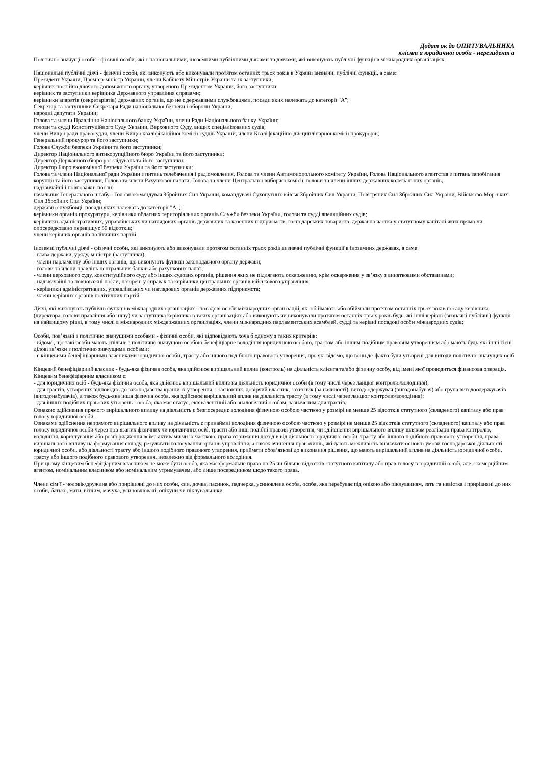Додат ок до ОПИТУВАЛЬНИКА
клієнт а юридичної особи - нерезидент а
Політично значущі особи - фізичні особи, які є національними, іноземними публічними діячами та діячами, які виконують публічні функції в міжнародних організаціях.
Національні публічні діячі - фізичні особи, які виконують або виконували протягом останніх трьох років в Україні визначні публічні функції, а саме:
Президент України, Прем’єр-міністр України, члени Кабінету Міністрів України та їх заступники;
керівник постійно діючого допоміжного органу, утвореного Президентом України, його заступники;
керівник та заступники керівника Державного управління справами;
керівники апаратів (секретаріатів) державних органів, що не є державними службовцями, посади яких належать до категорії "А";
Секретар та заступники Секретаря Ради національної безпеки і оборони України;
народні депутати України;
Голова та члени Правління Національного банку України, члени Ради Національного банку України;
голови та судді Конституційного Суду України, Верховного Суду, вищих спеціалізованих судів;
члени Вищої ради правосуддя, члени Вищої кваліфікаційної комісії суддів України, члени Кваліфікаційно-дисциплінарної комісії прокурорів;
Генеральний прокурор та його заступники;
Голова Служби безпеки України та його заступники;
Директор Національного антикорупційного бюро України та його заступники;
Директор Державного бюро розслідувань та його заступники;
Директор Бюро економічної безпеки України та його заступники;
Голова та члени Національної ради України з питань телебачення і радіомовлення, Голова та члени Антимонопольного комітету України, Голова Національного агентства з питань запобігання корупції та його заступники, Голова та члени Рахункової палати, Голова та члени Центральної виборчої комісії, голови та члени інших державних колегіальних органів;
надзвичайні і повноважні посли;
начальник Генерального штабу - Головнокомандувач Збройних Сил України, командувачі Сухопутних військ Збройних Сил України, Повітряних Сил Збройних Сил України, Військово-Морських Сил Збройних Сил України;
державні службовці, посади яких належать до категорії "А";
керівники органів прокуратури, керівники обласних територіальних органів Служби безпеки України, голови та судді апеляційних судів;
керівники адміністративних, управлінських чи наглядових органів державних та казенних підприємств, господарських товариств, державна частка у статутному капіталі яких прямо чи опосередковано перевищує 50 відсотків;
члени керівних органів політичних партій;
Іноземні публічні діячі - фізичні особи, які виконують або виконували протягом останніх трьох років визначні публічні функції в іноземних державах, а саме:
- глава держави, уряду, міністри (заступники);
- члени парламенту або інших органів, що виконують функції законодавчого органу держави;
- голови та члени правлінь центральних банків або рахункових палат;
- члени верховного суду, конституційного суду або інших судових органів, рішення яких не підлягають оскарженню, крім оскарження у зв’язку з винятковими обставинами;
- надзвичайні та повноважні посли, повірені у справах та керівники центральних органів військового управління;
- керівники адміністративних, управлінських чи наглядових органів державних підприємств;
- члени керівних органів політичних партій
Діячі, які виконують публічні функції в міжнародних організаціях - посадові особи міжнародних організацій, які обіймають або обіймали протягом останніх трьох років посаду керівника (директора, голови правління або іншу) чи заступника керівника в таких організаціях або виконують чи виконували протягом останніх трьох років будь-які інші керівні (визначні публічні) функції на найвищому рівні, в тому числі в міжнародних міждержавних організаціях, члени міжнародних парламентських асамблей, судді та керівні посадові особи міжнародних судів;
Особи, пов’язані з політично значущими особами - фізичні особи, які відповідають хоча б одному з таких критеріїв:
- відомо, що такі особи мають спільне з політично значущою особою бенефіціарне володіння юридичною особою, трастом або іншим подібним правовим утворенням або мають будь-які інші тісні ділові зв’язки з політично значущими особами;
- є кінцевими бенефіціарними власниками юридичної особи, трасту або іншого подібного правового утворення, про які відомо, що вони де-факто були утворені для вигоди політично значущих осіб
Кінцевий бенефіціарний власник - будь-яка фізична особа, яка здійснює вирішальний вплив (контроль) на діяльність клієнта та/або фізичну особу, від імені якої проводиться фінансова операція.
Кінцевим бенефіціарним власником є:
- для юридичних осіб - будь-яка фізична особа, яка здійснює вирішальний вплив на діяльність юридичної особи (в тому числі через ланцюг контролю/володіння);
- для трастів, утворених відповідно до законодавства країни їх утворення, - засновник, довірчий власник, захисник (за наявності), вигодоодержувач (вигодонабувач) або група вигодоодержувачів (вигодонабувачів), а також будь-яка інша фізична особа, яка здійснює вирішальний вплив на діяльність трасту (в тому числі через ланцюг контролю/володіння);
- для інших подібних правових утворень - особа, яка має статус, еквівалентний або аналогічний особам, зазначеним для трастів.
Ознакою здійснення прямого вирішального впливу на діяльність є безпосереднє володіння фізичною особою часткою у розмірі не менше 25 відсотків статутного (складеного) капіталу або прав голосу юридичної особи.
Ознаками здійснення непрямого вирішального впливу на діяльність є принаймні володіння фізичною особою часткою у розмірі не менше 25 відсотків статутного (складеного) капіталу або прав голосу юридичної особи через пов’язаних фізичних чи юридичних осіб, трасти або інші подібні правові утворення, чи здійснення вирішального впливу шляхом реалізації права контролю, володіння, користування або розпорядження всіма активами чи їх часткою, права отримання доходів від діяльності юридичної особи, трасту або іншого подібного правового утворення, права вирішального впливу на формування складу, результати голосування органів управління, а також вчинення правочинів, які дають можливість визначати основні умови господарської діяльності юридичної особи, або діяльності трасту або іншого подібного правового утворення, приймати обов’язкові до виконання рішення, що мають вирішальний вплив на діяльність юридичної особи, трасту або іншого подібного правового утворення, незалежно від формального володіння.
При цьому кінцевим бенефіціарним власником не може бути особа, яка має формальне право на 25 чи більше відсотків статутного капіталу або прав голосу в юридичній особі, але є комерційним агентом, номінальним власником або номінальним утримувачем, або лише посередником щодо такого права.
Члени сім’ї - чоловік/дружина або прирівняні до них особи, син, дочка, пасинок, падчерка, усиновлена особа, особа, яка перебуває під опікою або піклуванням, зять та невістка і прирівняні до них особи, батько, мати, вітчим, мачуха, усиновлювачі, опікуни чи піклувальники.